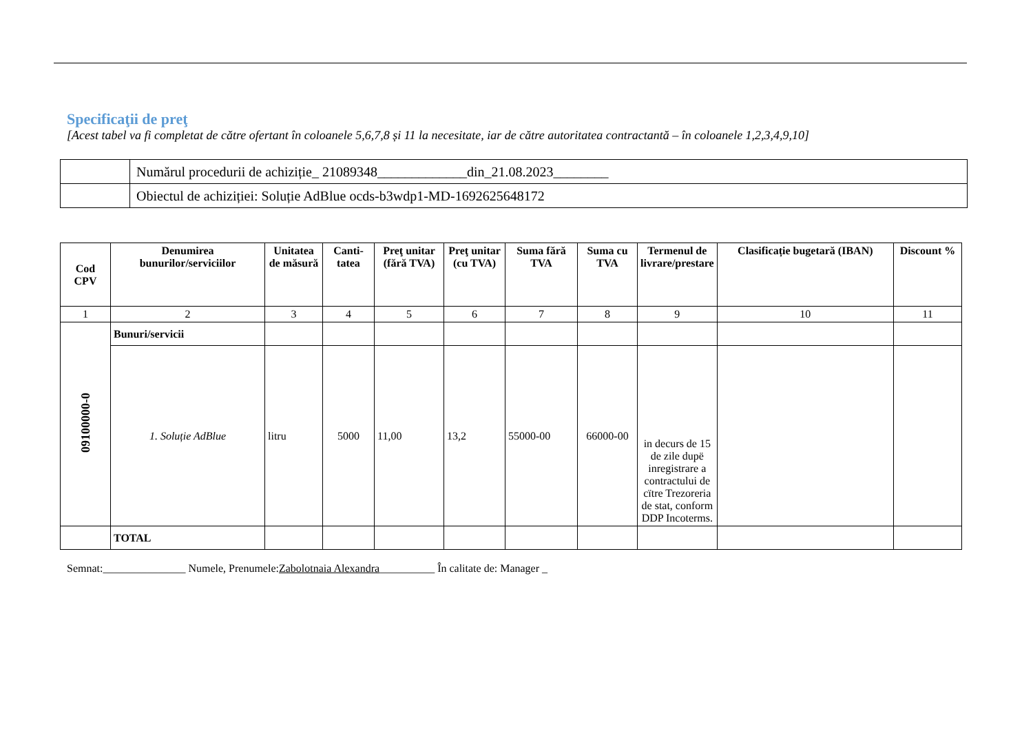Specificaţii de preţ
[Acest tabel va fi completat de către ofertant în coloanele 5,6,7,8 și 11 la necesitate, iar de către autoritatea contractantă – în coloanele 1,2,3,4,9,10]
| | Numărul procedurii de achiziție_ 21089348_____________din_21.08.2023________ |
| | Obiectul de achiziției: Soluție AdBlue ocds-b3wdp1-MD-1692625648172 |
| Cod CPV | Denumirea bunurilor/serviciilor | Unitatea de măsură | Canti-tatea | Preţ unitar (fără TVA) | Preţ unitar (cu TVA) | Suma fără TVA | Suma cu TVA | Termenul de livrare/prestare | Clasificație bugetară (IBAN) | Discount % |
| --- | --- | --- | --- | --- | --- | --- | --- | --- | --- | --- |
| 1 | 2 | 3 | 4 | 5 | 6 | 7 | 8 | 9 | 10 | 11 |
| 09100000-0 | Bunuri/servicii | | | | | | | | | |
| | 1. Soluție AdBlue | litru | 5000 | 11,00 | 13,2 | 55000-00 | 66000-00 | in decurs de 15 de zile dupë inregistrare a contractului de cïtre Trezoreria de stat, conform DDP Incoterms. | | |
| | TOTAL | | | | | | | | | |
Semnat:_______________ Numele, Prenumele:Zabolotnaia Alexandra__________ În calitate de: Manager _